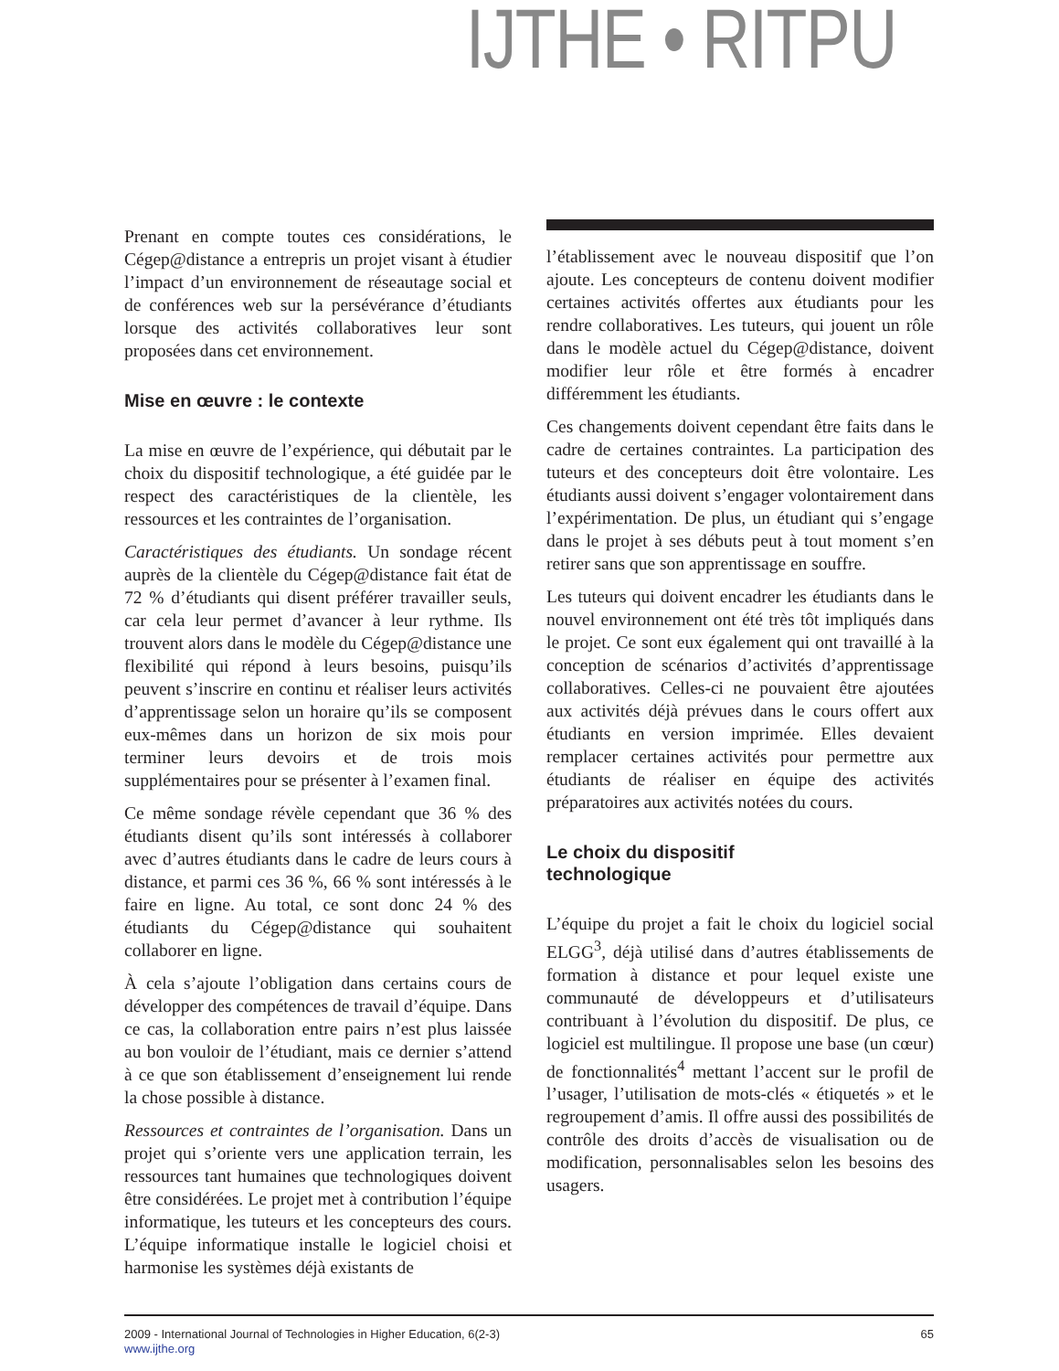IJTHE • RITPU
Prenant en compte toutes ces considérations, le Cégep@distance a entrepris un projet visant à étudier l’impact d’un environnement de réseautage social et de conférences web sur la persévérance d’étudiants lorsque des activités collaboratives leur sont proposées dans cet environnement.
Mise en œuvre : le contexte
La mise en œuvre de l’expérience, qui débutait par le choix du dispositif technologique, a été guidée par le respect des caractéristiques de la clientèle, les ressources et les contraintes de l’organisation.
Caractéristiques des étudiants. Un sondage récent auprès de la clientèle du Cégep@distance fait état de 72 % d’étudiants qui disent préférer travailler seuls, car cela leur permet d’avancer à leur rythme. Ils trouvent alors dans le modèle du Cégep@distance une flexibilité qui répond à leurs besoins, puisqu’ils peuvent s’inscrire en continu et réaliser leurs activités d’apprentissage selon un horaire qu’ils se composent eux-mêmes dans un horizon de six mois pour terminer leurs devoirs et de trois mois supplémentaires pour se présenter à l’examen final.
Ce même sondage révèle cependant que 36 % des étudiants disent qu’ils sont intéressés à collaborer avec d’autres étudiants dans le cadre de leurs cours à distance, et parmi ces 36 %, 66 % sont intéressés à le faire en ligne. Au total, ce sont donc 24 % des étudiants du Cégep@distance qui souhaitent collaborer en ligne.
À cela s’ajoute l’obligation dans certains cours de développer des compétences de travail d’équipe. Dans ce cas, la collaboration entre pairs n’est plus laissée au bon vouloir de l’étudiant, mais ce dernier s’attend à ce que son établissement d’enseignement lui rende la chose possible à distance.
Ressources et contraintes de l’organisation. Dans un projet qui s’oriente vers une application terrain, les ressources tant humaines que technologiques doivent être considérées. Le projet met à contribution l’équipe informatique, les tuteurs et les concepteurs des cours. L’équipe informatique installe le logiciel choisi et harmonise les systèmes déjà existants de
l’établissement avec le nouveau dispositif que l’on ajoute. Les concepteurs de contenu doivent modifier certaines activités offertes aux étudiants pour les rendre collaboratives. Les tuteurs, qui jouent un rôle dans le modèle actuel du Cégep@distance, doivent modifier leur rôle et être formés à encadrer différemment les étudiants.
Ces changements doivent cependant être faits dans le cadre de certaines contraintes. La participation des tuteurs et des concepteurs doit être volontaire. Les étudiants aussi doivent s’engager volontairement dans l’expérimentation. De plus, un étudiant qui s’engage dans le projet à ses débuts peut à tout moment s’en retirer sans que son apprentissage en souffre.
Les tuteurs qui doivent encadrer les étudiants dans le nouvel environnement ont été très tôt impliqués dans le projet. Ce sont eux également qui ont travaillé à la conception de scénarios d’activités d’apprentissage collaboratives. Celles-ci ne pouvaient être ajoutées aux activités déjà prévues dans le cours offert aux étudiants en version imprimée. Elles devaient remplacer certaines activités pour permettre aux étudiants de réaliser en équipe des activités préparatoires aux activités notées du cours.
Le choix du dispositif
technologique
L’équipe du projet a fait le choix du logiciel social ELGG<sup>3</sup>, déjà utilisé dans d’autres établissements de formation à distance et pour lequel existe une communauté de développeurs et d’utilisateurs contribuant à l’évolution du dispositif. De plus, ce logiciel est multilingue. Il propose une base (un cœur) de fonctionnalités<sup>4</sup> mettant l’accent sur le profil de l’usager, l’utilisation de mots-clés « étiquetés » et le regroupement d’amis. Il offre aussi des possibilités de contrôle des droits d’accès de visualisation ou de modification, personnalisables selon les besoins des usagers.
2009 - International Journal of Technologies in Higher Education, 6(2-3)
www.ijthe.org
65